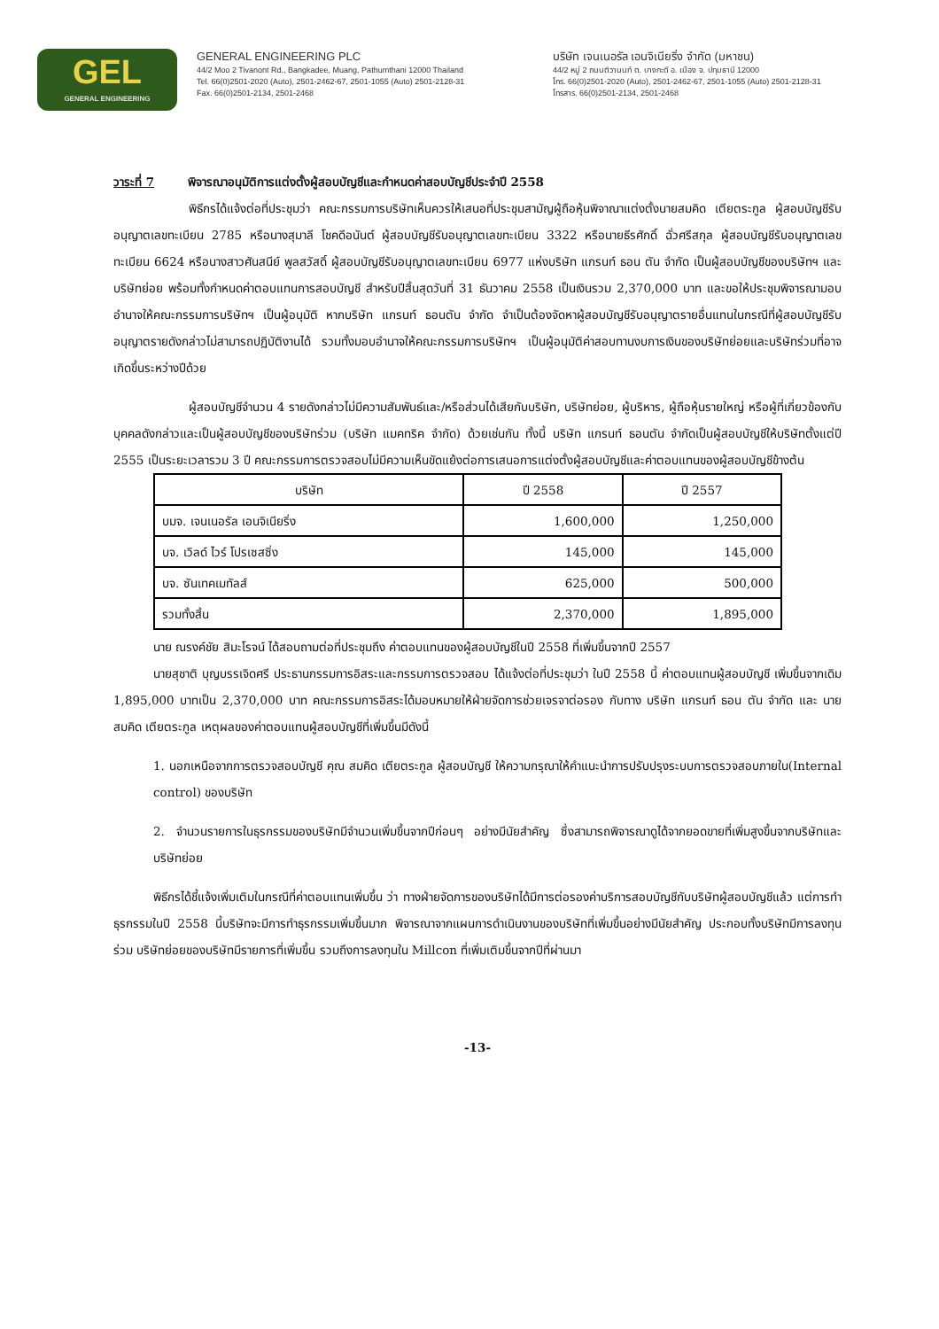GEL
GENERAL ENGINEERING
GENERAL ENGINEERING PLC
44/2 Moo 2 Tivanont Rd., Bangkadee, Muang, Pathumthani 12000 Thailand
Tel. 66(0)2501-2020 (Auto), 2501-2462-67, 2501-1055 (Auto) 2501-2128-31
Fax. 66(0)2501-2134, 2501-2468
บริษัท เจนเนอรัล เอนจิเนียริ่ง จำกัด (มหาชน)
44/2 หมู่ 2 ถนนติวานนท์ ต. บางกะดี อ. เมือง จ. ปทุมธานี 12000
โทร. 66(0)2501-2020 (Auto), 2501-2462-67, 2501-1055 (Auto) 2501-2128-31
โทรสาร. 66(0)2501-2134, 2501-2468
วาระที่ 7 พิจารณาอนุมัติการแต่งตั้งผู้สอบบัญชีและกำหนดค่าสอบบัญชีประจำปี 2558
พิธีกรได้แจ้งต่อที่ประชุมว่า คณะกรรมการบริษัทเห็นควรให้เสนอที่ประชุมสามัญผู้ถือหุ้นพิจาณาแต่งตั้งนายสมคิด เตียตระกูล ผู้สอบบัญชีรับอนุญาตเลขทะเบียน 2785 หรือนางสุมาลี โชคดีอนันต์ ผู้สอบบัญชีรับอนุญาตเลขทะเบียน 3322 หรือนายธีรศักดิ์ ฉั่วศรีสกุล ผู้สอบบัญชีรับอนุญาตเลขทะเบียน 6624 หรือนางสาวศันสนีย์ พูลสวัสดิ์ ผู้สอบบัญชีรับอนุญาตเลขทะเบียน 6977 แห่งบริษัท แกรนท์ ธอน ตัน จำกัด เป็นผู้สอบบัญชีของบริษัทฯ และบริษัทย่อย พร้อมทั้งกำหนดค่าตอบแทนการสอบบัญชี สำหรับปีสิ้นสุดวันที่ 31 ธันวาคม 2558 เป็นเงินรวม 2,370,000 บาท และขอให้ประชุมพิจารณามอบอำนาจให้คณะกรรมการบริษัทฯ เป็นผู้อนุมัติ หากบริษัท แกรนท์ ธอนตัน จำกัด จำเป็นต้องจัดหาผู้สอบบัญชีรับอนุญาตรายอื่นแทนในกรณีที่ผู้สอบบัญชีรับอนุญาตรายดังกล่าวไม่สามารถปฏิบัติงานได้ รวมทั้งมอบอำนาจให้คณะกรรมการบริษัทฯ เป็นผู้อนุมัติค่าสอบทานงบการเงินของบริษัทย่อยและบริษัทร่วมที่อาจเกิดขึ้นระหว่างปีด้วย
ผู้สอบบัญชีจำนวน 4 รายดังกล่าวไม่มีความสัมพันธ์และ/หรือส่วนได้เสียกับบริษัท, บริษัทย่อย, ผู้บริหาร, ผู้ถือหุ้นรายใหญ่ หรือผู้ที่เกี่ยวข้องกับบุคคลดังกล่าวและเป็นผู้สอบบัญชีของบริษัทร่วม (บริษัท แมคทริค จำกัด) ด้วยเช่นกัน ทั้งนี้ บริษัท แกรนท์ ธอนตัน จำกัดเป็นผู้สอบบัญชีให้บริษัทตั้งแต่ปี 2555 เป็นระยะเวลารวม 3 ปี คณะกรรมการตรวจสอบไม่มีความเห็นขัดแย้งต่อการเสนอการแต่งตั้งผู้สอบบัญชีและค่าตอบแทนของผู้สอบบัญชีข้างต้น
| บริษัท | ปี 2558 | ปี 2557 |
| --- | --- | --- |
| บมจ. เจนเนอรัล เอนจิเนียริ่ง | 1,600,000 | 1,250,000 |
| บจ. เวิลด์ ไวร์ โปรเซสซิ่ง | 145,000 | 145,000 |
| บจ. ซันเทคเมทัลส์ | 625,000 | 500,000 |
| รวมทั้งสิ้น | 2,370,000 | 1,895,000 |
นาย ณรงค์ชัย สิมะโรจน์ ได้สอบถามต่อที่ประชุมถึง ค่าตอบแทนของผู้สอบบัญชีในปี 2558 ที่เพิ่มขึ้นจากปี 2557
นายสุชาติ บุญบรรเจิดศรี ประธานกรรมการอิสระและกรรมการตรวจสอบ ได้แจ้งต่อที่ประชุมว่า ในปี 2558 นี้ ค่าตอบแทนผู้สอบบัญชี เพิ่มขึ้นจากเดิม 1,895,000 บาทเป็น 2,370,000 บาท คณะกรรมการอิสระได้มอบหมายให้ฝ่ายจัดการช่วยเจรจาต่อรอง กับทาง บริษัท แกรนท์ ธอน ตัน จำกัด และ นายสมคิด เตียตระกูล เหตุผลของค่าตอบแทนผู้สอบบัญชีที่เพิ่มขึ้นมีดังนี้
1. นอกเหนือจากการตรวจสอบบัญชี คุณ สมคิด เตียตระกูล ผู้สอบบัญชี ให้ความกรุณาให้คำแนะนำการปรับปรุงระบบการตรวจสอบภายใน(Internal control) ของบริษัท
2. จำนวนรายการในธุรกรรมของบริษัทมีจำนวนเพิ่มขึ้นจากปีก่อนๆ อย่างมีนัยสำคัญ ซึ่งสามารถพิจารณาดูได้จากยอดขายที่เพิ่มสูงขึ้นจากบริษัทและบริษัทย่อย
พิธีกรได้ชี้แจ้งเพิ่มเติมในกรณีที่ค่าตอบแทนเพิ่มขึ้น ว่า ทางฝ่ายจัดการของบริษัทได้มีการต่อรองค่าบริการสอบบัญชีกับบริษัทผู้สอบบัญชีแล้ว แต่การทำธุรกรรมในปี 2558 นี้บริษัทจะมีการทำธุรกรรมเพิ่มขึ้นมาก พิจารณาจากแผนการดำเนินงานของบริษัทที่เพิ่มขึ้นอย่างมีนัยสำคัญ ประกอบทั้งบริษัทมีการลงทุนร่วม บริษัทย่อยของบริษัทมีรายการที่เพิ่มขึ้น รวมถึงการลงทุนใน Millcon ที่เพิ่มเติมขึ้นจากปีที่ผ่านมา
-13-